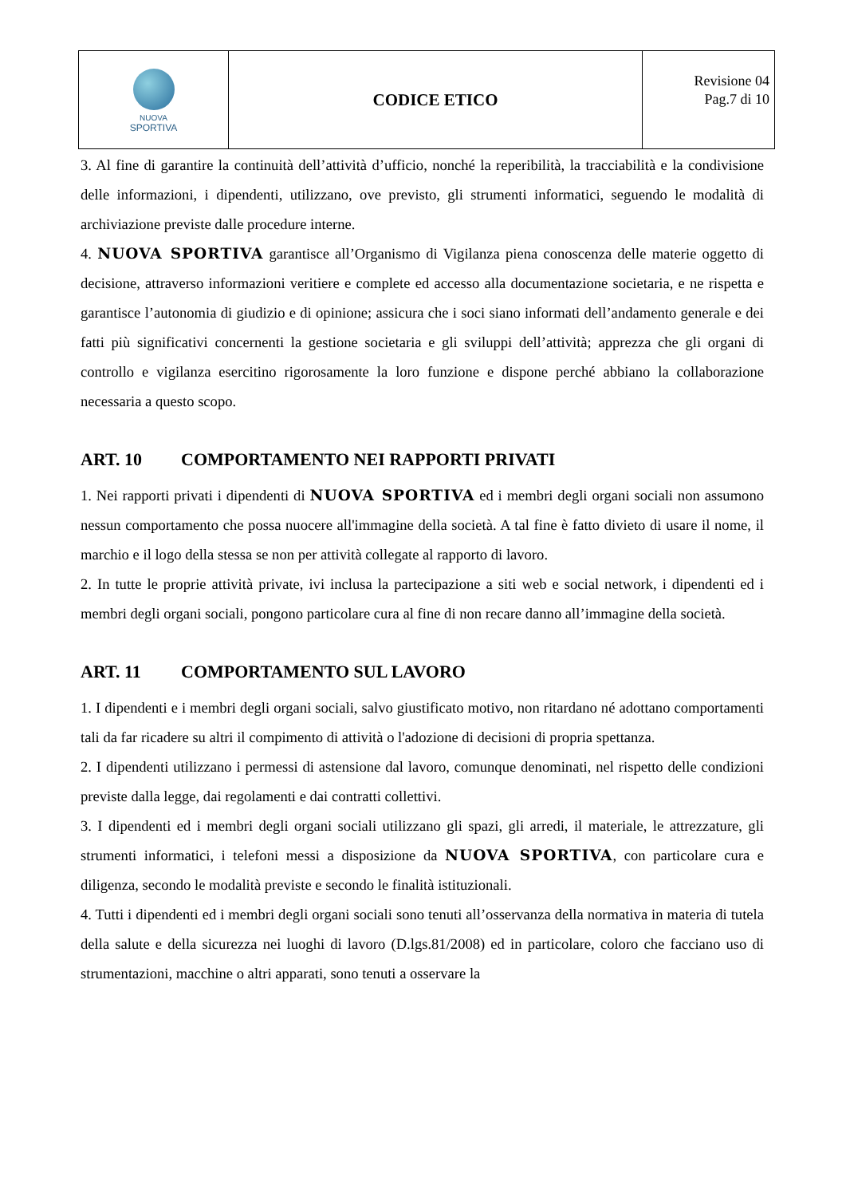| NUOVA SPORTIVA | CODICE ETICO | Revisione 04 Pag.7 di 10 |
3. Al fine di garantire la continuità dell’attività d’ufficio, nonché la reperibilità, la tracciabilità e la condivisione delle informazioni, i dipendenti, utilizzano, ove previsto, gli strumenti informatici, seguendo le modalità di archiviazione previste dalle procedure interne.
4. NUOVA SPORTIVA garantisce all’Organismo di Vigilanza piena conoscenza delle materie oggetto di decisione, attraverso informazioni veritiere e complete ed accesso alla documentazione societaria, e ne rispetta e garantisce l’autonomia di giudizio e di opinione; assicura che i soci siano informati dell’andamento generale e dei fatti più significativi concernenti la gestione societaria e gli sviluppi dell’attività; apprezza che gli organi di controllo e vigilanza esercitino rigorosamente la loro funzione e dispone perché abbiano la collaborazione necessaria a questo scopo.
ART. 10 COMPORTAMENTO NEI RAPPORTI PRIVATI
1. Nei rapporti privati i dipendenti di NUOVA SPORTIVA ed i membri degli organi sociali non assumono nessun comportamento che possa nuocere all'immagine della società. A tal fine è fatto divieto di usare il nome, il marchio e il logo della stessa se non per attività collegate al rapporto di lavoro.
2. In tutte le proprie attività private, ivi inclusa la partecipazione a siti web e social network, i dipendenti ed i membri degli organi sociali, pongono particolare cura al fine di non recare danno all’immagine della società.
ART. 11 COMPORTAMENTO SUL LAVORO
1. I dipendenti e i membri degli organi sociali, salvo giustificato motivo, non ritardano né adottano comportamenti tali da far ricadere su altri il compimento di attività o l'adozione di decisioni di propria spettanza.
2. I dipendenti utilizzano i permessi di astensione dal lavoro, comunque denominati, nel rispetto delle condizioni previste dalla legge, dai regolamenti e dai contratti collettivi.
3. I dipendenti ed i membri degli organi sociali utilizzano gli spazi, gli arredi, il materiale, le attrezzature, gli strumenti informatici, i telefoni messi a disposizione da NUOVA SPORTIVA, con particolare cura e diligenza, secondo le modalità previste e secondo le finalità istituzionali.
4. Tutti i dipendenti ed i membri degli organi sociali sono tenuti all’osservanza della normativa in materia di tutela della salute e della sicurezza nei luoghi di lavoro (D.lgs.81/2008) ed in particolare, coloro che facciano uso di strumentazioni, macchine o altri apparati, sono tenuti a osservare la